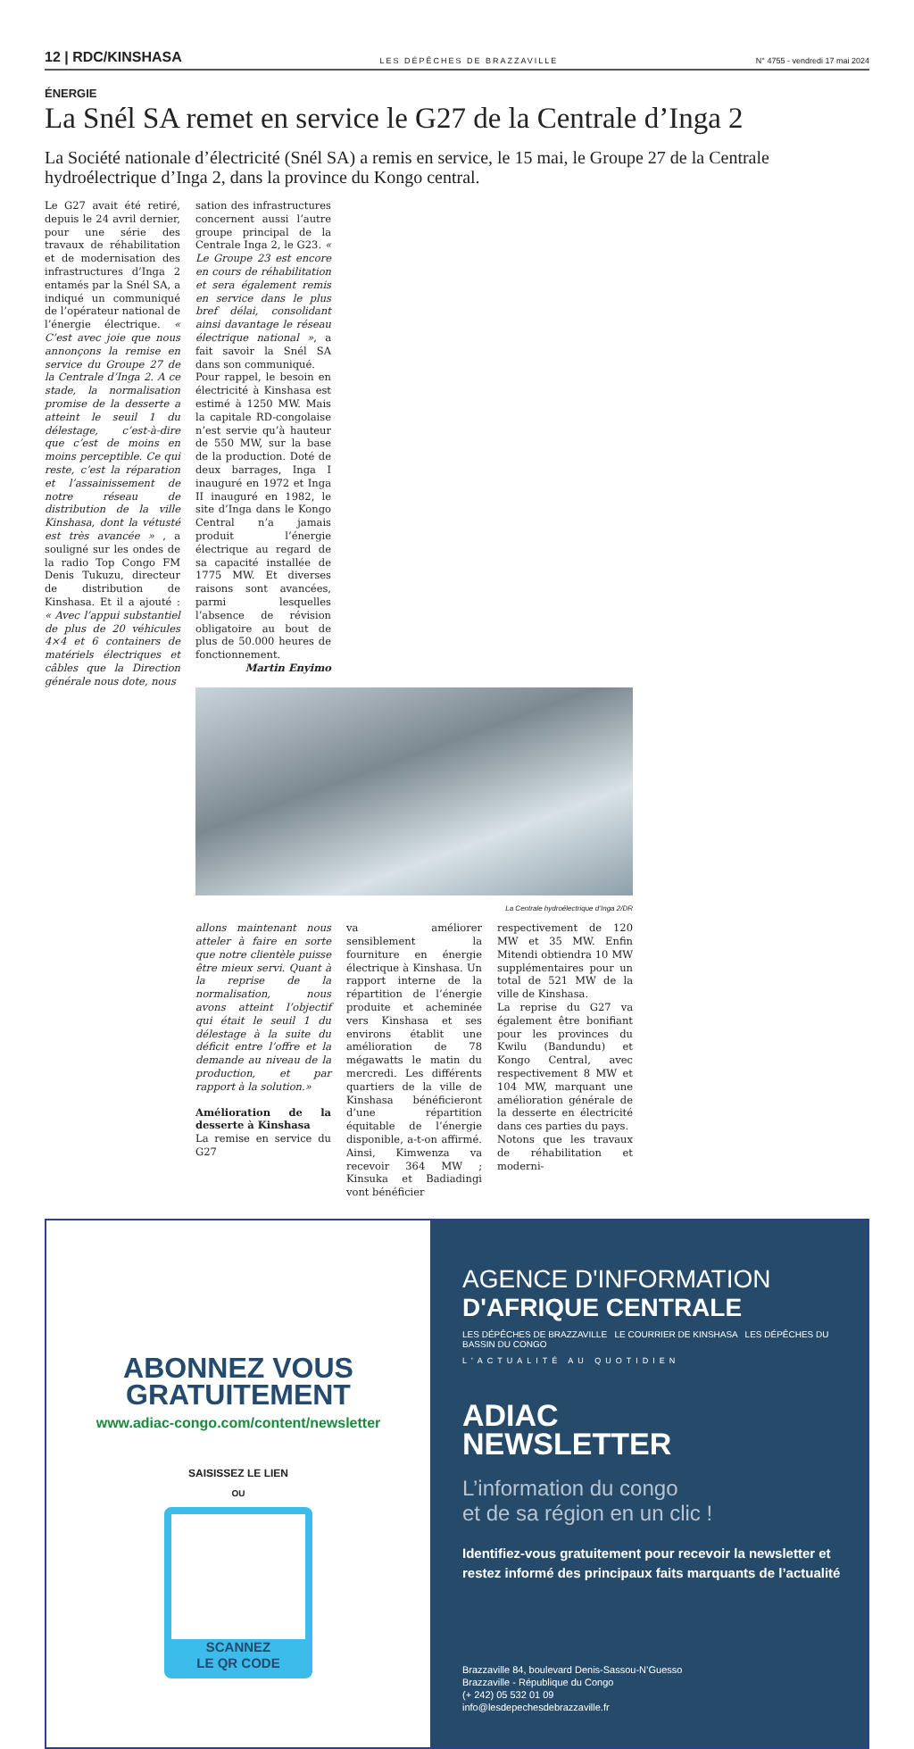12 | RDC/KINSHASA LES DÉPÊCHES DE BRAZZAVILLE N° 4755 - vendredi 17 mai 2024
ÉNERGIE
La Snél SA remet en service le G27 de la Centrale d’Inga 2
La Société nationale d’électricité (Snél SA) a remis en service, le 15 mai, le Groupe 27 de la Centrale hydroélectrique d’Inga 2, dans la province du Kongo central.
Le G27 avait été retiré, depuis le 24 avril dernier, pour une série des travaux de réhabilitation et de modernisation des infrastructures d’Inga 2 entamés par la Snél SA, a indiqué un communiqué de l’opérateur national de l’énergie électrique. « C’est avec joie que nous annonçons la remise en service du Groupe 27 de la Centrale d’Inga 2. A ce stade, la normalisation promise de la desserte a atteint le seuil 1 du délestage, c’est-à-dire que c’est de moins en moins perceptible. Ce qui reste, c’est la réparation et l’assainissement de notre réseau de distribution de la ville Kinshasa, dont la vétusté est très avancée » , a souligné sur les ondes de la radio Top Congo FM Denis Tukuzu, directeur de distribution de Kinshasa. Et il a ajouté : « Avec l’appui substantiel de plus de 20 véhicules 4×4 et 6 containers de matériels électriques et câbles que la Direction générale nous dote, nous
sation des infrastructures concernent aussi l’autre groupe principal de la Centrale Inga 2, le G23. « Le Groupe 23 est encore en cours de réhabilitation et sera également remis en service dans le plus bref délai, consolidant ainsi davantage le réseau électrique national », a fait savoir la Snél SA dans son communiqué.
Pour rappel, le besoin en électricité à Kinshasa est estimé à 1250 MW. Mais la capitale RD-congolaise n’est servie qu’à hauteur de 550 MW, sur la base de la production. Doté de deux barrages, Inga I inauguré en 1972 et Inga II inauguré en 1982, le site d’Inga dans le Kongo Central n’a jamais produit l’énergie électrique au regard de sa capacité installée de 1775 MW. Et diverses raisons sont avancées, parmi lesquelles l’absence de révision obligatoire au bout de plus de 50.000 heures de fonctionnement.
Martin Enyimo
La Centrale hydroélectrique d’Inga 2/DR
allons maintenant nous atteler à faire en sorte que notre clientèle puisse être mieux servi. Quant à la reprise de la normalisation, nous avons atteint l’objectif qui était le seuil 1 du délestage à la suite du déficit entre l’offre et la demande au niveau de la production, et par rapport à la solution.»
Amélioration de la desserte à Kinshasa
La remise en service du G27
va améliorer sensiblement la fourniture en énergie électrique à Kinshasa. Un rapport interne de la répartition de l’énergie produite et acheminée vers Kinshasa et ses environs établit une amélioration de 78 mégawatts le matin du mercredi. Les différents quartiers de la ville de Kinshasa bénéficieront d’une répartition équitable de l’énergie disponible, a-t-on affirmé. Ainsi, Kimwenza va recevoir 364 MW ; Kinsuka et Badiadingi vont bénéficier
respectivement de 120 MW et 35 MW. Enfin Mitendi obtiendra 10 MW supplémentaires pour un total de 521 MW de la ville de Kinshasa.
La reprise du G27 va également être bonifiant pour les provinces du Kwilu (Bandundu) et Kongo Central, avec respectivement 8 MW et 104 MW, marquant une amélioration générale de la desserte en électricité dans ces parties du pays.
Notons que les travaux de réhabilitation et moderni-
ABONNEZ VOUS
GRATUITEMENT
www.adiac-congo.com/content/newsletter
SAISISSEZ LE LIEN
OU
SCANNEZ
LE QR CODE
AGENCE D'INFORMATION
D'AFRIQUE CENTRALE
LES DÉPÊCHES DE BRAZZAVILLE LE COURRIER DE KINSHASA LES DÉPÊCHES DU BASSIN DU CONGO
L'ACTUALITÉ AU QUOTIDIEN
ADIAC
NEWSLETTER
L’information du congo
et de sa région en un clic !
Identifiez-vous gratuitement pour recevoir la newsletter et restez informé des principaux faits marquants de l’actualité
Brazzaville 84, boulevard Denis-Sassou-N’Guesso
Brazzaville - République du Congo
(+ 242) 05 532 01 09
info@lesdepechesdebrazzaville.fr